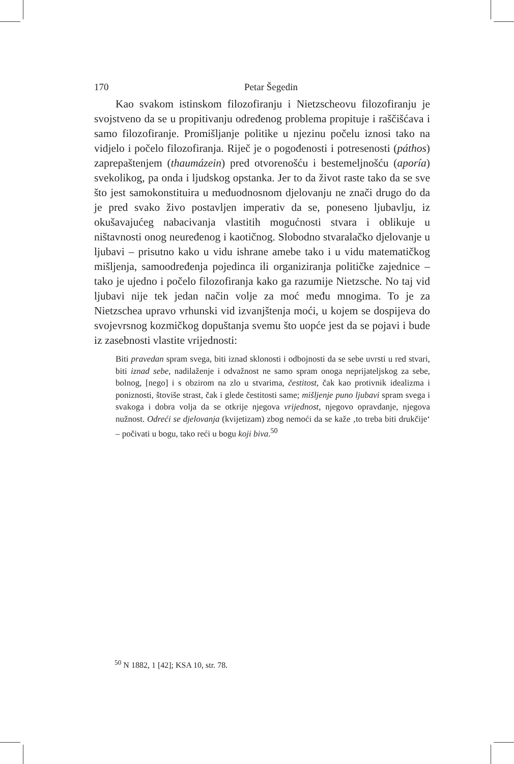170 Petar Šegedin
Kao svakom istinskom filozofiranju i Nietzscheovu filozofiranju je svojstveno da se u propitivanju određenog problema propituje i raščišćava i samo filozofiranje. Promišljanje politike u njezinu počelu iznosi tako na vidjelo i počelo filozofiranja. Riječ je o pogođenosti i potresenosti (páthos) zaprepaštenjem (thaumázein) pred otvorenošću i bestemeljnošću (aporía) svekolikog, pa onda i ljudskog opstanka. Jer to da život raste tako da se sve što jest samokonstituira u međuodnosnom djelovanju ne znači drugo do da je pred svako živo postavljen imperativ da se, poneseno ljubavlju, iz okušavajućeg nabacivanja vlastitih mogućnosti stvara i oblikuje u ništavnosti onog neuređenog i kaotičnog. Slobodno stvaralačko djelovanje u ljubavi – prisutno kako u vidu ishrane amebe tako i u vidu matematičkog mišljenja, samoodređenja pojedinca ili organiziranja političke zajednice – tako je ujedno i počelo filozofiranja kako ga razumije Nietzsche. No taj vid ljubavi nije tek jedan način volje za moć među mnogima. To je za Nietzschea upravo vrhunski vid izvanjštenja moći, u kojem se dospijeva do svojevrsnog kozmičkog dopuštanja svemu što uopće jest da se pojavi i bude iz zasebnosti vlastite vrijednosti:
Biti pravedan spram svega, biti iznad sklonosti i odbojnosti da se sebe uvrsti u red stvari, biti iznad sebe, nadilaženje i odvažnost ne samo spram onoga neprijateljskog za sebe, bolnog, [nego] i s obzirom na zlo u stvarima, čestitost, čak kao protivnik idealizma i poniznosti, štoviše strast, čak i glede čestitosti same; mišljenje puno ljubavi spram svega i svakoga i dobra volja da se otkrije njegova vrijednost, njegovo opravdanje, njegova nužnost. Odreći se djelovanja (kvijetizam) zbog nemoći da se kaže ‚to treba biti drukčije‘ – počivati u bogu, tako reći u bogu koji biva.<sup>50</sup>
<sup>50</sup> N 1882, 1 [42]; KSA 10, str. 78.